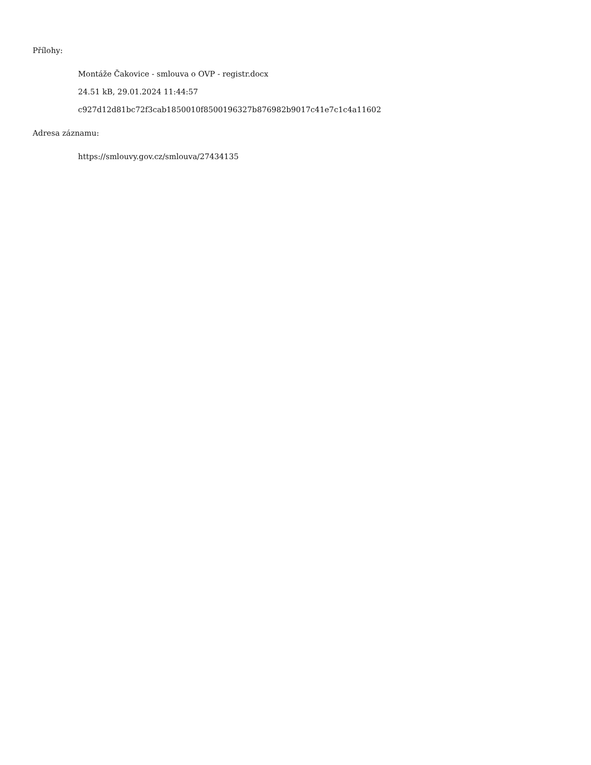Přílohy:
Montáže Čakovice - smlouva o OVP - registr.docx
24.51 kB, 29.01.2024 11:44:57
c927d12d81bc72f3cab1850010f8500196327b876982b9017c41e7c1c4a11602
Adresa záznamu:
https://smlouvy.gov.cz/smlouva/27434135